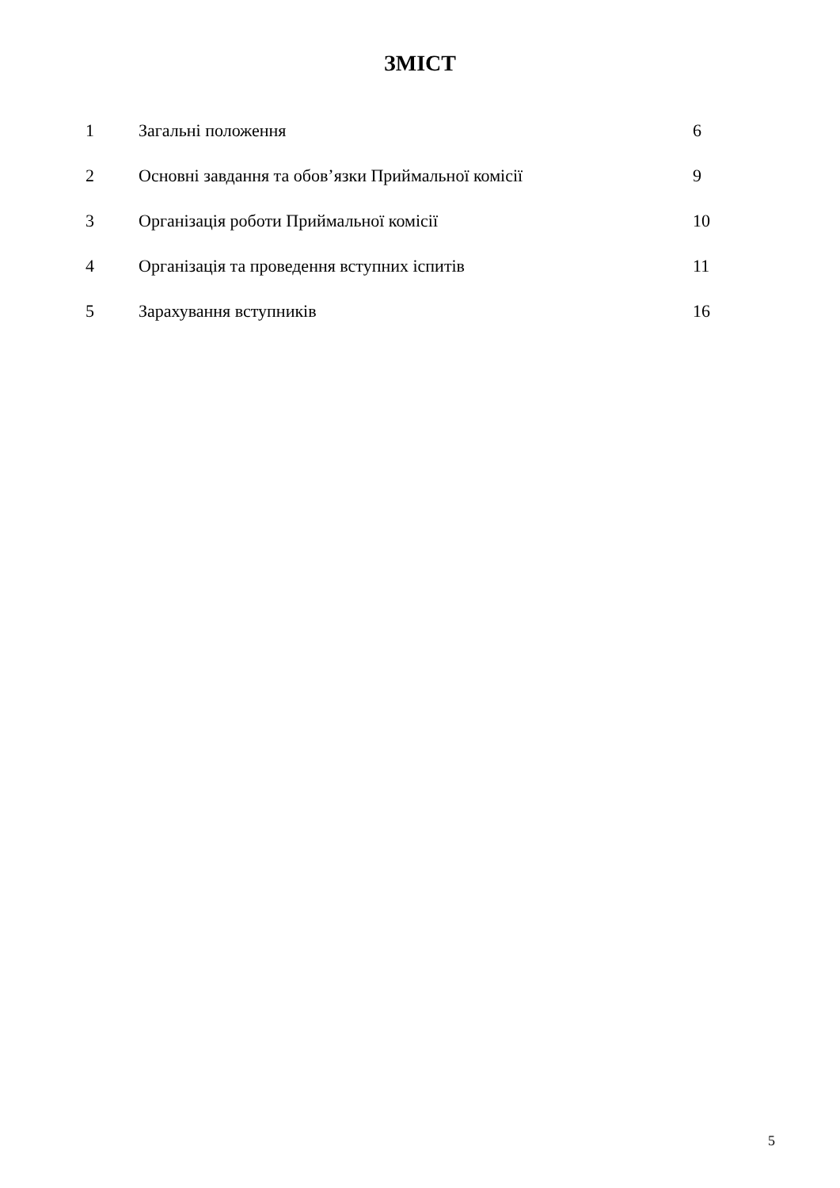ЗМІСТ
| 1 | Загальні положення | 6 |
| 2 | Основні завдання та обов’язки Приймальної комісії | 9 |
| 3 | Організація роботи Приймальної комісії | 10 |
| 4 | Організація та проведення вступних іспитів | 11 |
| 5 | Зарахування вступників | 16 |
5